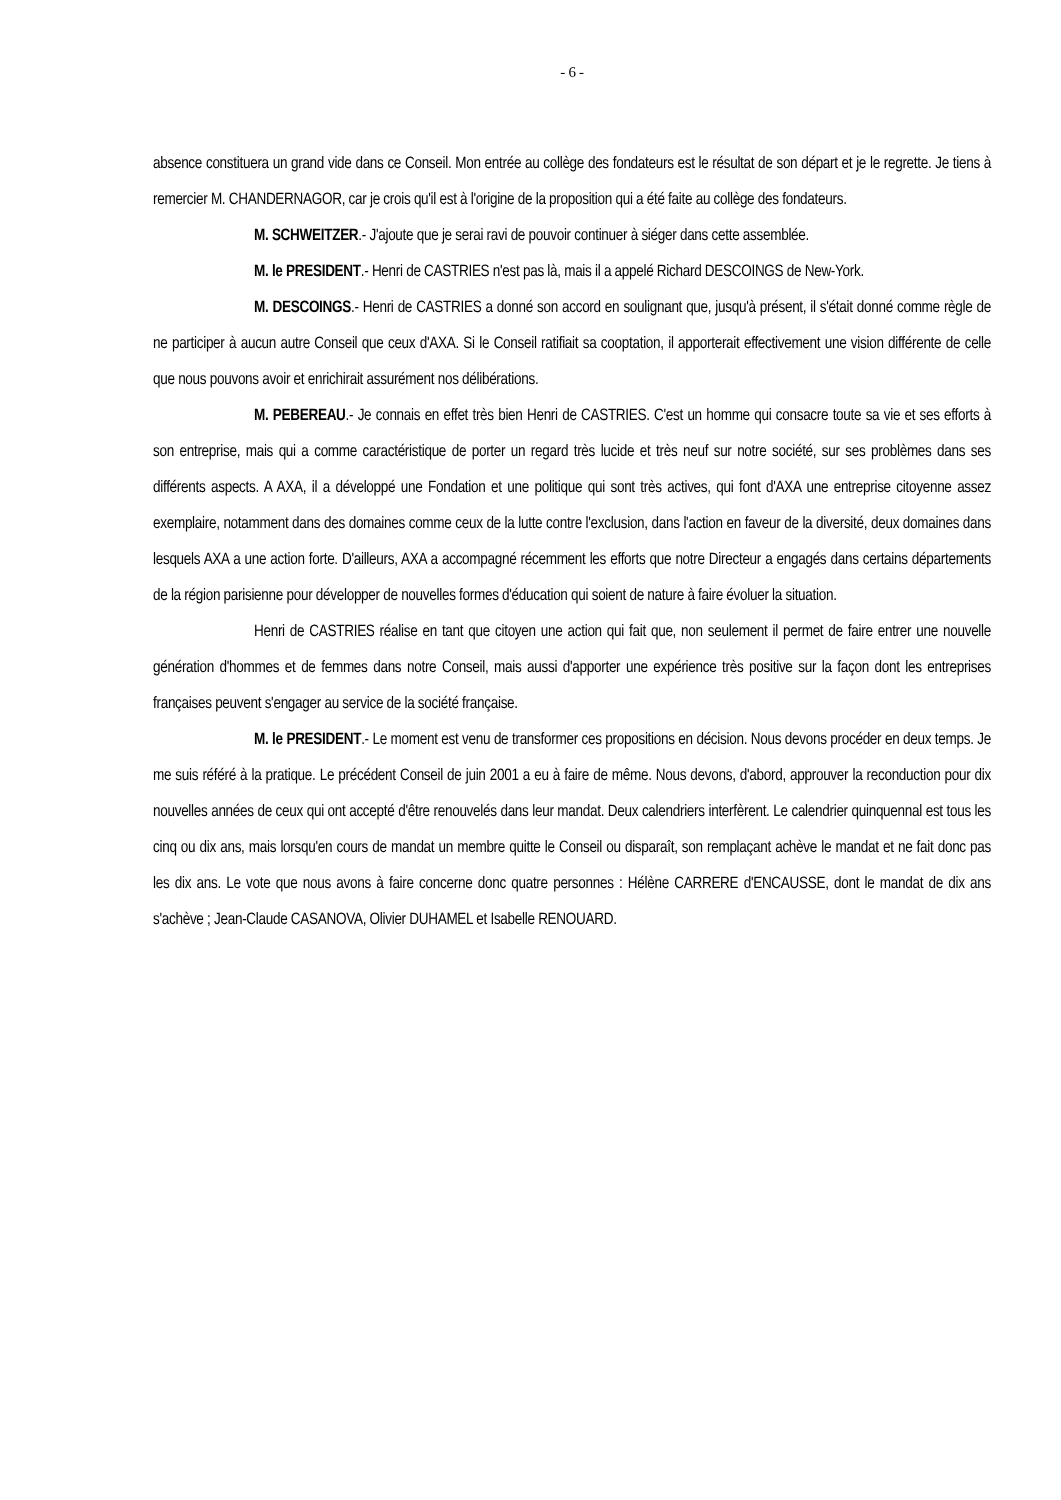- 6 -
absence constituera un grand vide dans ce Conseil. Mon entrée au collège des fondateurs est le résultat de son départ et je le regrette. Je tiens à remercier M. CHANDERNAGOR, car je crois qu'il est à l'origine de la proposition qui a été faite au collège des fondateurs.
M. SCHWEITZER.- J'ajoute que je serai ravi de pouvoir continuer à siéger dans cette assemblée.
M. le PRESIDENT.- Henri de CASTRIES n'est pas là, mais il a appelé Richard DESCOINGS de New-York.
M. DESCOINGS.- Henri de CASTRIES a donné son accord en soulignant que, jusqu'à présent, il s'était donné comme règle de ne participer à aucun autre Conseil que ceux d'AXA. Si le Conseil ratifiait sa cooptation, il apporterait effectivement une vision différente de celle que nous pouvons avoir et enrichirait assurément nos délibérations.
M. PEBEREAU.- Je connais en effet très bien Henri de CASTRIES. C'est un homme qui consacre toute sa vie et ses efforts à son entreprise, mais qui a comme caractéristique de porter un regard très lucide et très neuf sur notre société, sur ses problèmes dans ses différents aspects. A AXA, il a développé une Fondation et une politique qui sont très actives, qui font d'AXA une entreprise citoyenne assez exemplaire, notamment dans des domaines comme ceux de la lutte contre l'exclusion, dans l'action en faveur de la diversité, deux domaines dans lesquels AXA a une action forte. D'ailleurs, AXA a accompagné récemment les efforts que notre Directeur a engagés dans certains départements de la région parisienne pour développer de nouvelles formes d'éducation qui soient de nature à faire évoluer la situation.
Henri de CASTRIES réalise en tant que citoyen une action qui fait que, non seulement il permet de faire entrer une nouvelle génération d'hommes et de femmes dans notre Conseil, mais aussi d'apporter une expérience très positive sur la façon dont les entreprises françaises peuvent s'engager au service de la société française.
M. le PRESIDENT.- Le moment est venu de transformer ces propositions en décision. Nous devons procéder en deux temps. Je me suis référé à la pratique. Le précédent Conseil de juin 2001 a eu à faire de même. Nous devons, d'abord, approuver la reconduction pour dix nouvelles années de ceux qui ont accepté d'être renouvelés dans leur mandat. Deux calendriers interfèrent. Le calendrier quinquennal est tous les cinq ou dix ans, mais lorsqu'en cours de mandat un membre quitte le Conseil ou disparaît, son remplaçant achève le mandat et ne fait donc pas les dix ans. Le vote que nous avons à faire concerne donc quatre personnes : Hélène CARRERE d'ENCAUSSE, dont le mandat de dix ans s'achève ; Jean-Claude CASANOVA, Olivier DUHAMEL et Isabelle RENOUARD.